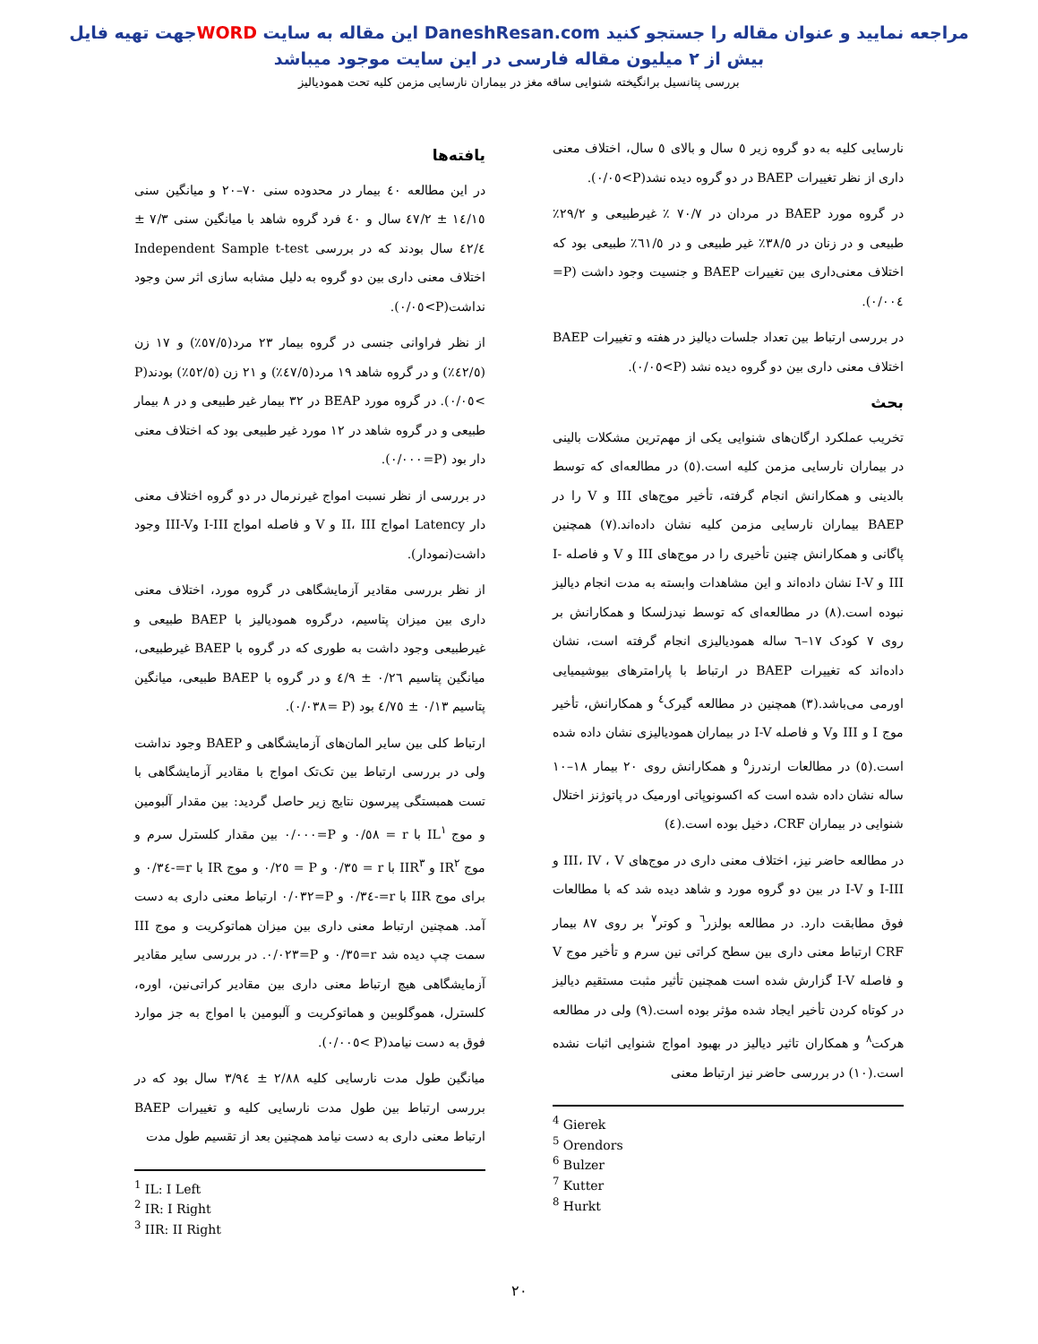جهت تهیه فایلWORD این مقاله به سایت DaneshResan.com مراجعه نمایید و عنوان مقاله را جستجو کنید
بیش از ۲ میلیون مقاله فارسی در این سایت موجود میباشد
بررسی پتانسیل برانگیخته شنوایی ساقه مغز در بیماران نارسایی مزمن کلیه تحت همودیالیز
یافته‌ها
در این مطالعه ٤٠ بیمار در محدوده سنی ٧٠–٢٠ و میانگین سنی ١٤/١٥ ± ٤٧/٢ سال و ٤٠ فرد گروه شاهد با میانگین سنی ٧/٣ ± ٤٢/٤ سال بودند که در بررسی Independent Sample t-test اختلاف معنی داری بین دو گروه به دلیل مشابه سازی اثر سن وجود نداشت(P>٠/٠٥).
از نظر فراوانی جنسی در گروه بیمار ٢٣ مرد(٥٧/٥٪) و ١٧ زن (٤٢/٥٪) و در گروه شاهد ١٩ مرد(٤٧/٥٪) و ٢١ زن (٥٢/٥٪) بودند(P >٠/٠٥). در گروه مورد BEAP در ٣٢ بیمار غیر طبیعی و در ٨ بیمار طبیعی و در گروه شاهد در ١٢ مورد غیر طبیعی بود که اختلاف معنی دار بود (P=٠/٠٠٠).
در بررسی از نظر نسبت امواج غیرنرمال در دو گروه اختلاف معنی دار Latency امواج II، III و V و فاصله امواج I-III وIII-V وجود داشت(نمودار).
از نظر بررسی مقادیر آزمایشگاهی در گروه مورد، اختلاف معنی داری بین میزان پتاسیم، درگروه همودیالیز با BAEP طبیعی و غیرطبیعی وجود داشت به طوری که در گروه با BAEP غیرطبیعی، میانگین پتاسیم ٠/٢٦ ± ٤/٩ و در گروه با BAEP طبیعی، میانگین پتاسیم ٠/١٣ ± ٤/٧٥ بود (P =٠/٠٣٨).
ارتباط کلی بین سایر المان‌های آزمایشگاهی و BAEP وجود نداشت ولی در بررسی ارتباط بین تک‌تک امواج با مقادیر آزمایشگاهی با تست همبستگی پیرسون نتایج زیر حاصل گردید: بین مقدار آلبومین و موج IL<sup>١</sup> با r = ٠/٥٨ و P=٠/٠٠٠ بین مقدار کلسترل سرم و موج IR<sup>٢</sup> و IIR<sup>٣</sup> با r = ٠/٣٥ و P = ٠/٢٥ و موج IR با r=-٠/٣٤ و برای موج IIR با r=-٠/٣٤ و P=٠/٠٣٢ ارتباط معنی داری به دست آمد. همچنین ارتباط معنی داری بین میزان هماتوکریت و موج III سمت چپ دیده شد r=٠/٣٥ و P=٠/٠٢٣. در بررسی سایر مقادیر آزمایشگاهی هیچ ارتباط معنی داری بین مقادیر کراتی‌نین، اوره، کلسترل، هموگلوبین و هماتوکریت و آلبومین با امواج به جز موارد فوق به دست نیامد(P >٠/٠٠٥).
میانگین طول مدت نارسایی کلیه ٢/٨٨ ± ٣/٩٤ سال بود که در بررسی ارتباط بین طول مدت نارسایی کلیه و تغییرات BAEP ارتباط معنی داری به دست نیامد همچنین بعد از تقسیم طول مدت
<sup>1</sup> IL: I Left
<sup>2</sup> IR: I Right
<sup>3</sup> IIR: II Right
نارسایی کلیه به دو گروه زیر ٥ سال و بالای ٥ سال، اختلاف معنی داری از نظر تغییرات BAEP در دو گروه دیده نشد(P>٠/٠٥).
در گروه مورد BAEP در مردان در ٧٠/٧ ٪ غیرطبیعی و ٢٩/٢٪ طبیعی و در زنان در ٣٨/٥٪ غیر طبیعی و در ٦١/٥٪ طبیعی بود که اختلاف معنی‌داری بین تغییرات BAEP و جنسیت وجود داشت (P= ٠/٠٠٤).
در بررسی ارتباط بین تعداد جلسات دیالیز در هفته و تغییرات BAEP اختلاف معنی داری بین دو گروه دیده نشد (P>٠/٠٥).
بحث
تخریب عملکرد ارگان‌های شنوایی یکی از مهم‌ترین مشکلات بالینی در بیماران نارسایی مزمن کلیه است.(٥) در مطالعه‌ای که توسط بالدینی و همکارانش انجام گرفته، تأخیر موج‌های III و V را در BAEP بیماران نارسایی مزمن کلیه نشان داده‌اند.(٧) همچنین پاگانی و همکارانش چنین تأخیری را در موج‌های III و V و فاصله I-III و I-V نشان داده‌اند و این مشاهدات وابسته به مدت انجام دیالیز نبوده است.(٨) در مطالعه‌ای که توسط نیدزلسکا و همکارانش بر روی ٧ کودک ١٧–٦ ساله همودیالیزی انجام گرفته است، نشان داده‌اند که تغییرات BAEP در ارتباط با پارامترهای بیوشیمیایی اورمی می‌باشد.(٣) همچنین در مطالعه گیرک<sup>٤</sup> و همکارانش، تأخیر موج I و III وV و فاصله I-V در بیماران همودیالیزی نشان داده شده است.(٥) در مطالعات ارندرز<sup>٥</sup> و همکارانش روی ٢٠ بیمار ١٨–١٠ ساله نشان داده شده است که اکسونوپاتی اورمیک در پاتوژنز اختلال شنوایی در بیماران CRF، دخیل بوده است.(٤)
در مطالعه حاضر نیز، اختلاف معنی داری در موج‌های III، IV ، V و I-III و I-V در بین دو گروه مورد و شاهد دیده شد که با مطالعات فوق مطابقت دارد. در مطالعه بولزر<sup>٦</sup> و کوتر<sup>٧</sup> بر روی ٨٧ بیمار CRF ارتباط معنی داری بین سطح کراتی نین سرم و تأخیر موج V و فاصله I-V گزارش شده است همچنین تأثیر مثبت مستقیم دیالیز در کوتاه کردن تأخیر ایجاد شده مؤثر بوده است.(٩) ولی در مطالعه هرکت<sup>٨</sup> و همکاران تاثیر دیالیز در بهبود امواج شنوایی اثبات نشده است.(١٠) در بررسی حاضر نیز ارتباط معنی
<sup>4</sup> Gierek
<sup>5</sup> Orendors
<sup>6</sup> Bulzer
<sup>7</sup> Kutter
<sup>8</sup> Hurkt
٢٠